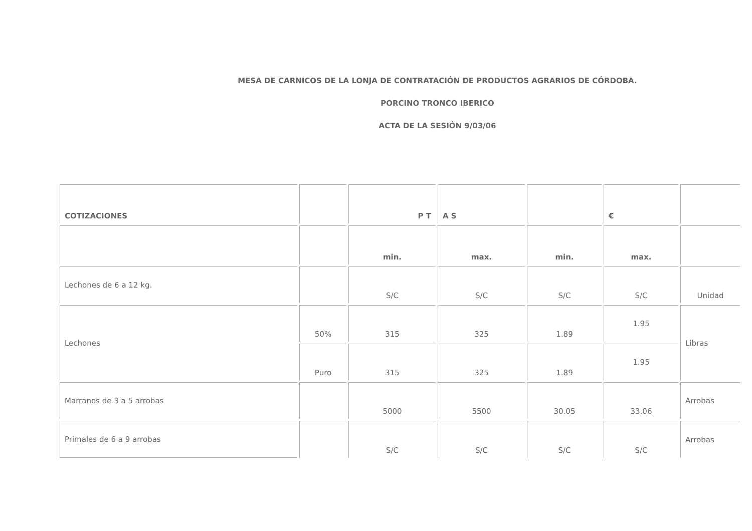MESA DE CARNICOS DE LA LONJA DE CONTRATACIÓN DE PRODUCTOS AGRARIOS DE CÓRDOBA.
PORCINO TRONCO IBERICO
ACTA DE LA SESIÓN 9/03/06
| COTIZACIONES | | P T | A S | | € | |
| | | min. | max. | min. | max. | |
| Lechones de 6 a 12 kg. | | S/C | S/C | S/C | S/C | Unidad |
| Lechones | 50% | 315 | 325 | 1.89 | 1.95 | Libras |
| | Puro | 315 | 325 | 1.89 | 1.95 | |
| Marranos de 3 a 5 arrobas | | 5000 | 5500 | 30.05 | 33.06 | Arrobas |
| Primales de 6 a 9 arrobas | | S/C | S/C | S/C | S/C | Arrobas |